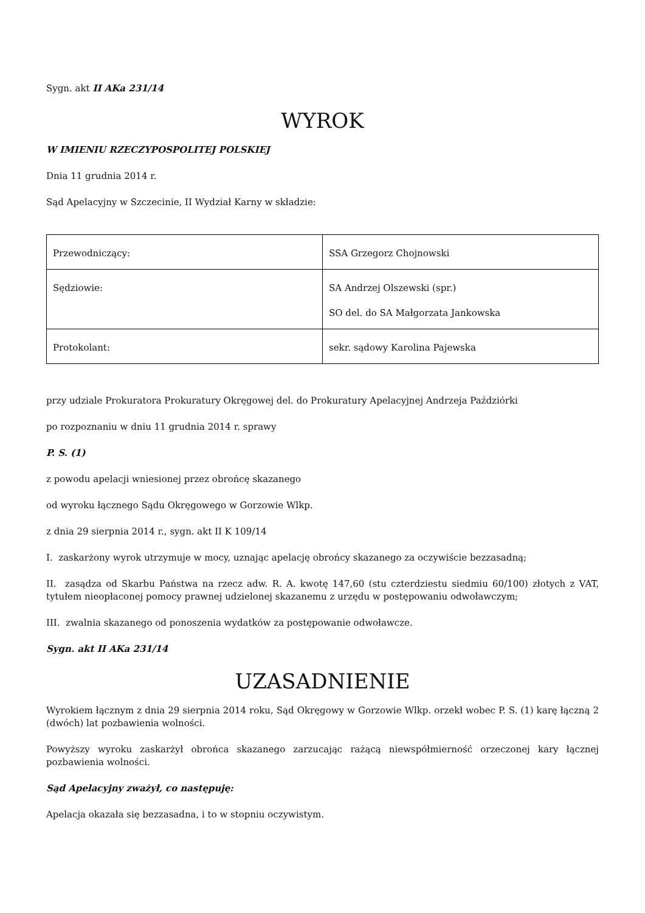Sygn. akt II AKa 231/14
WYROK
W IMIENIU RZECZYPOSPOLITEJ POLSKIEJ
Dnia 11 grudnia 2014 r.
Sąd Apelacyjny w Szczecinie, II Wydział Karny w składzie:
| Przewodniczący: | SSA Grzegorz Chojnowski |
| Sędziowie: | SA Andrzej Olszewski (spr.) SO del. do SA Małgorzata Jankowska |
| Protokolant: | sekr. sądowy Karolina Pajewska |
przy udziale Prokuratora Prokuratury Okręgowej del. do Prokuratury Apelacyjnej Andrzeja Paździórki
po rozpoznaniu w dniu 11 grudnia 2014 r. sprawy
P. S. (1)
z powodu apelacji wniesionej przez obrońcę skazanego
od wyroku łącznego Sądu Okręgowego w Gorzowie Wlkp.
z dnia 29 sierpnia 2014 r., sygn. akt II K 109/14
I. zaskarżony wyrok utrzymuje w mocy, uznając apelację obrońcy skazanego za oczywiście bezzasadną;
II. zasądza od Skarbu Państwa na rzecz adw. R. A. kwotę 147,60 (stu czterdziestu siedmiu 60/100) złotych z VAT, tytułem nieopłaconej pomocy prawnej udzielonej skazanemu z urzędu w postępowaniu odwoławczym;
III. zwalnia skazanego od ponoszenia wydatków za postępowanie odwoławcze.
Sygn. akt II AKa 231/14
UZASADNIENIE
Wyrokiem łącznym z dnia 29 sierpnia 2014 roku, Sąd Okręgowy w Gorzowie Wlkp. orzekł wobec P. S. (1) karę łączną 2 (dwóch) lat pozbawienia wolności.
Powyższy wyroku zaskarżył obrońca skazanego zarzucając rażącą niewspółmierność orzeczonej kary łącznej pozbawienia wolności.
Sąd Apelacyjny zważył, co następuję:
Apelacja okazała się bezzasadna, i to w stopniu oczywistym.